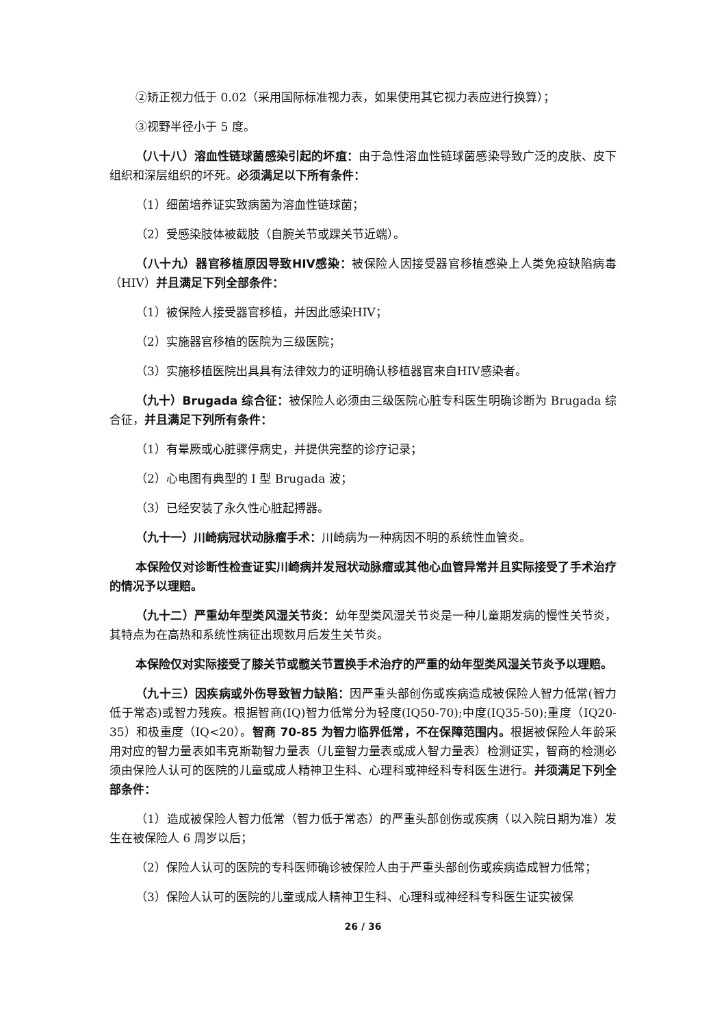②矫正视力低于 0.02（采用国际标准视力表，如果使用其它视力表应进行换算）；
③视野半径小于 5 度。
（八十八）溶血性链球菌感染引起的坏疽：由于急性溶血性链球菌感染导致广泛的皮肤、皮下组织和深层组织的坏死。必须满足以下所有条件：
（1）细菌培养证实致病菌为溶血性链球菌；
（2）受感染肢体被截肢（自腕关节或踝关节近端）。
（八十九）器官移植原因导致HIV感染：被保险人因接受器官移植感染上人类免疫缺陷病毒（HIV）并且满足下列全部条件：
（1）被保险人接受器官移植，并因此感染HIV；
（2）实施器官移植的医院为三级医院；
（3）实施移植医院出具具有法律效力的证明确认移植器官来自HIV感染者。
（九十）Brugada 综合征：被保险人必须由三级医院心脏专科医生明确诊断为 Brugada 综合征，并且满足下列所有条件：
（1）有晕厥或心脏骤停病史，并提供完整的诊疗记录；
（2）心电图有典型的 I 型 Brugada 波；
（3）已经安装了永久性心脏起搏器。
（九十一）川崎病冠状动脉瘤手术：川崎病为一种病因不明的系统性血管炎。
本保险仅对诊断性检查证实川崎病并发冠状动脉瘤或其他心血管异常并且实际接受了手术治疗的情况予以理赔。
（九十二）严重幼年型类风湿关节炎：幼年型类风湿关节炎是一种儿童期发病的慢性关节炎，其特点为在高热和系统性病征出现数月后发生关节炎。
本保险仅对实际接受了膝关节或髋关节置换手术治疗的严重的幼年型类风湿关节炎予以理赔。
（九十三）因疾病或外伤导致智力缺陷：因严重头部创伤或疾病造成被保险人智力低常(智力低于常态)或智力残疾。根据智商(IQ)智力低常分为轻度(IQ50-70);中度(IQ35-50);重度（IQ20-35）和极重度（IQ<20）。智商 70-85 为智力临界低常，不在保障范围内。根据被保险人年龄采用对应的智力量表如韦克斯勒智力量表（儿童智力量表或成人智力量表）检测证实，智商的检测必须由保险人认可的医院的儿童或成人精神卫生科、心理科或神经科专科医生进行。并须满足下列全部条件：
（1）造成被保险人智力低常（智力低于常态）的严重头部创伤或疾病（以入院日期为准）发生在被保险人 6 周岁以后；
（2）保险人认可的医院的专科医师确诊被保险人由于严重头部创伤或疾病造成智力低常；
（3）保险人认可的医院的儿童或成人精神卫生科、心理科或神经科专科医生证实被保
26 / 36